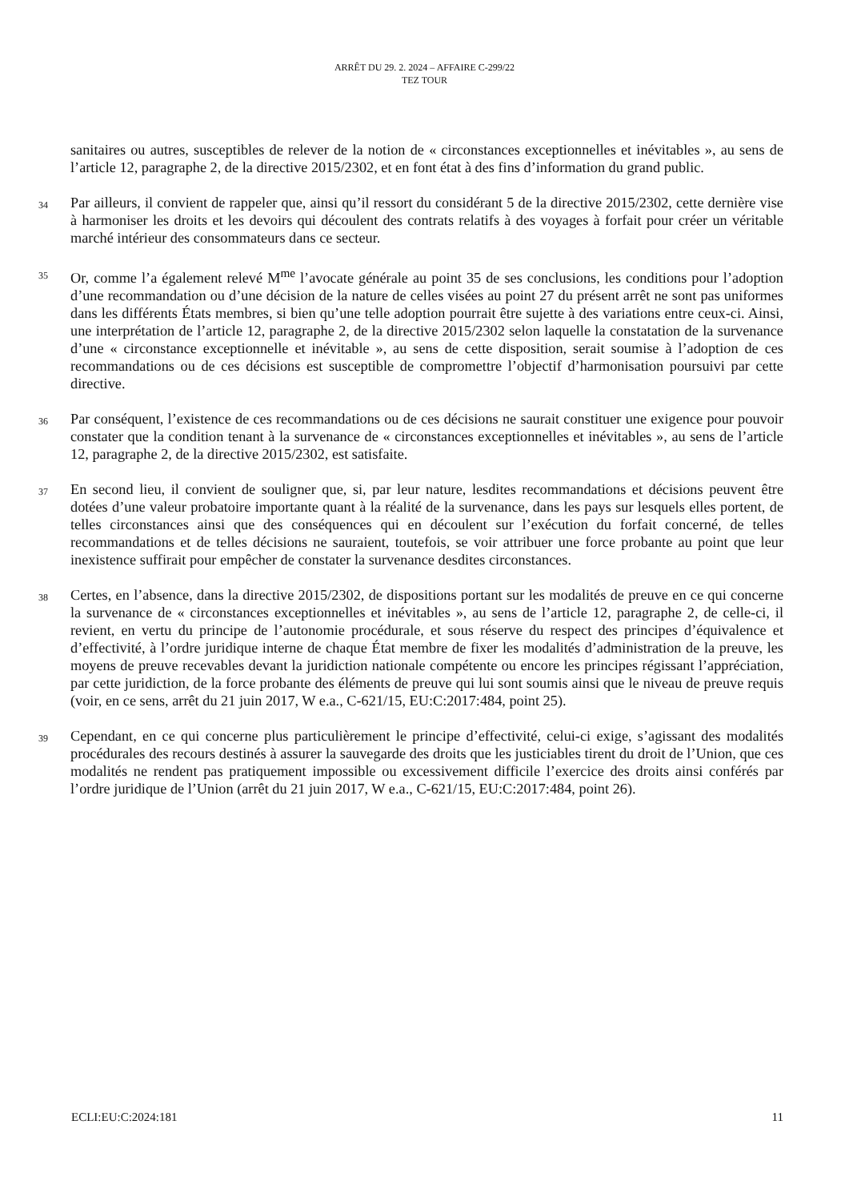ARRÊT DU 29. 2. 2024 – AFFAIRE C-299/22
TEZ TOUR
sanitaires ou autres, susceptibles de relever de la notion de « circonstances exceptionnelles et inévitables », au sens de l’article 12, paragraphe 2, de la directive 2015/2302, et en font état à des fins d’information du grand public.
34
Par ailleurs, il convient de rappeler que, ainsi qu’il ressort du considérant 5 de la directive 2015/2302, cette dernière vise à harmoniser les droits et les devoirs qui découlent des contrats relatifs à des voyages à forfait pour créer un véritable marché intérieur des consommateurs dans ce secteur.
35
Or, comme l’a également relevé M<sup>me</sup> l’avocate générale au point 35 de ses conclusions, les conditions pour l’adoption d’une recommandation ou d’une décision de la nature de celles visées au point 27 du présent arrêt ne sont pas uniformes dans les différents États membres, si bien qu’une telle adoption pourrait être sujette à des variations entre ceux-ci. Ainsi, une interprétation de l’article 12, paragraphe 2, de la directive 2015/2302 selon laquelle la constatation de la survenance d’une « circonstance exceptionnelle et inévitable », au sens de cette disposition, serait soumise à l’adoption de ces recommandations ou de ces décisions est susceptible de compromettre l’objectif d’harmonisation poursuivi par cette directive.
36
Par conséquent, l’existence de ces recommandations ou de ces décisions ne saurait constituer une exigence pour pouvoir constater que la condition tenant à la survenance de « circonstances exceptionnelles et inévitables », au sens de l’article 12, paragraphe 2, de la directive 2015/2302, est satisfaite.
37
En second lieu, il convient de souligner que, si, par leur nature, lesdites recommandations et décisions peuvent être dotées d’une valeur probatoire importante quant à la réalité de la survenance, dans les pays sur lesquels elles portent, de telles circonstances ainsi que des conséquences qui en découlent sur l’exécution du forfait concerné, de telles recommandations et de telles décisions ne sauraient, toutefois, se voir attribuer une force probante au point que leur inexistence suffirait pour empêcher de constater la survenance desdites circonstances.
38
Certes, en l’absence, dans la directive 2015/2302, de dispositions portant sur les modalités de preuve en ce qui concerne la survenance de « circonstances exceptionnelles et inévitables », au sens de l’article 12, paragraphe 2, de celle-ci, il revient, en vertu du principe de l’autonomie procédurale, et sous réserve du respect des principes d’équivalence et d’effectivité, à l’ordre juridique interne de chaque État membre de fixer les modalités d’administration de la preuve, les moyens de preuve recevables devant la juridiction nationale compétente ou encore les principes régissant l’appréciation, par cette juridiction, de la force probante des éléments de preuve qui lui sont soumis ainsi que le niveau de preuve requis (voir, en ce sens, arrêt du 21 juin 2017, W e.a., C-621/15, EU:C:2017:484, point 25).
39
Cependant, en ce qui concerne plus particulièrement le principe d’effectivité, celui-ci exige, s’agissant des modalités procédurales des recours destinés à assurer la sauvegarde des droits que les justiciables tirent du droit de l’Union, que ces modalités ne rendent pas pratiquement impossible ou excessivement difficile l’exercice des droits ainsi conférés par l’ordre juridique de l’Union (arrêt du 21 juin 2017, W e.a., C-621/15, EU:C:2017:484, point 26).
ECLI:EU:C:2024:181 11